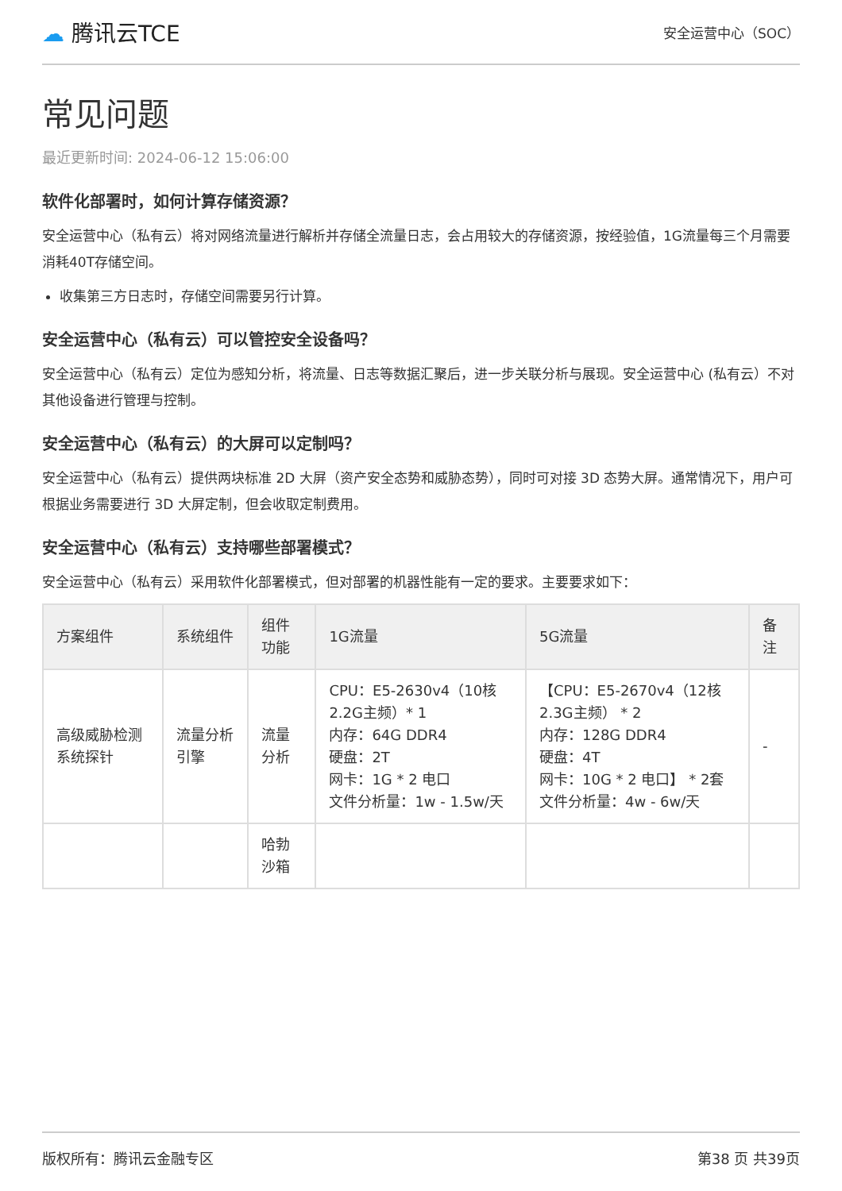☁ 腾讯云TCE 安全运营中心（SOC）
常见问题
最近更新时间: 2024-06-12 15:06:00
软件化部署时，如何计算存储资源？
安全运营中心（私有云）将对网络流量进行解析并存储全流量日志，会占用较大的存储资源，按经验值，1G流量每三个月需要消耗40T存储空间。
收集第三方日志时，存储空间需要另行计算。
安全运营中心（私有云）可以管控安全设备吗？
安全运营中心（私有云）定位为感知分析，将流量、日志等数据汇聚后，进一步关联分析与展现。安全运营中心 (私有云）不对其他设备进行管理与控制。
安全运营中心（私有云）的大屏可以定制吗？
安全运营中心（私有云）提供两块标准 2D 大屏（资产安全态势和威胁态势），同时可对接 3D 态势大屏。通常情况下，用户可根据业务需要进行 3D 大屏定制，但会收取定制费用。
安全运营中心（私有云）支持哪些部署模式？
安全运营中心（私有云）采用软件化部署模式，但对部署的机器性能有一定的要求。主要要求如下：
| 方案组件 | 系统组件 | 组件功能 | 1G流量 | 5G流量 | 备注 |
| --- | --- | --- | --- | --- | --- |
| 高级威胁检测系统探针 | 流量分析引擎 | 流量分析 | CPU：E5-2630v4（10核2.2G主频）* 1 内存：64G DDR4 硬盘：2T 网卡：1G * 2 电口 文件分析量：1w - 1.5w/天 | 【CPU：E5-2670v4（12核2.3G主频） * 2 内存：128G DDR4 硬盘：4T 网卡：10G * 2 电口】 * 2套 文件分析量：4w - 6w/天 | - |
| | | 哈勃沙箱 | | | |
版权所有：腾讯云金融专区 第38 页 共39页